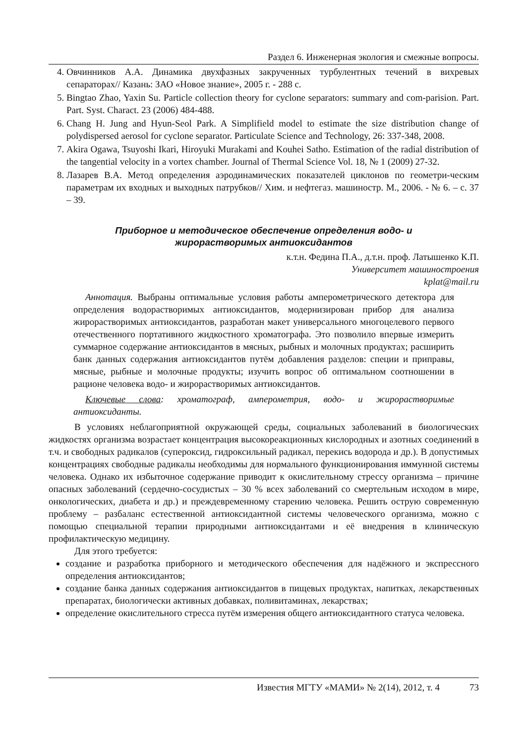Раздел 6. Инженерная экология и смежные вопросы.
4. Овчинников А.А. Динамика двухфазных закрученных турбулентных течений в вихревых сепараторах// Казань: ЗАО «Новое знание», 2005 г. - 288 с.
5. Bingtao Zhao, Yaxin Su. Particle collection theory for cyclone separators: summary and com-parision. Part. Part. Syst. Charact. 23 (2006) 484-488.
6. Chang H. Jung and Hyun-Seol Park. A Simplifield model to estimate the size distribution change of polydispersed aerosol for cyclone separator. Particulate Science and Technology, 26: 337-348, 2008.
7. Akira Ogawa, Tsuyoshi Ikari, Hiroyuki Murakami and Kouhei Satho. Estimation of the radial distribution of the tangential velocity in a vortex chamber. Journal of Thermal Science Vol. 18, № 1 (2009) 27-32.
8. Лазарев В.А. Метод определения аэродинамических показателей циклонов по геометри-ческим параметрам их входных и выходных патрубков// Хим. и нефтегаз. машиностр. М., 2006. - № 6. – с. 37 – 39.
Приборное и методическое обеспечение определения водо- и
жирорастворимых антиоксидантов
к.т.н. Федина П.А., д.т.н. проф. Латышенко К.П.
Университет машиностроения
kplat@mail.ru
Аннотация. Выбраны оптимальные условия работы амперометрического детектора для определения водорастворимых антиоксидантов, модернизирован прибор для анализа жирорастворимых антиоксидантов, разработан макет универсального многоцелевого первого отечественного портативного жидкостного хроматографа. Это позволило впервые измерить суммарное содержание антиоксидантов в мясных, рыбных и молочных продуктах; расширить банк данных содержания антиоксидантов путём добавления разделов: специи и приправы, мясные, рыбные и молочные продукты; изучить вопрос об оптимальном соотношении в рационе человека водо- и жирорастворимых антиоксидантов.
Ключевые слова: хроматограф, амперометрия, водо- и жирорастворимые антиоксиданты.
В условиях неблагоприятной окружающей среды, социальных заболеваний в биологических жидкостях организма возрастает концентрация высокореакционных кислородных и азотных соединений в т.ч. и свободных радикалов (супероксид, гидроксильный радикал, перекись водорода и др.). В допустимых концентрациях свободные радикалы необходимы для нормального функционирования иммунной системы человека. Однако их избыточное содержание приводит к окислительному стрессу организма – причине опасных заболеваний (сердечно-сосудистых – 30 % всех заболеваний со смертельным исходом в мире, онкологических, диабета и др.) и преждевременному старению человека. Решить острую современную проблему – разбаланс естественной антиоксидантной системы человеческого организма, можно с помощью специальной терапии природными антиоксидантами и её внедрения в клиническую профилактическую медицину.
Для этого требуется:
создание и разработка приборного и методического обеспечения для надёжного и экспрессного определения антиоксидантов;
создание банка данных содержания антиоксидантов в пищевых продуктах, напитках, лекарственных препаратах, биологически активных добавках, поливитаминах, лекарствах;
определение окислительного стресса путём измерения общего антиоксидантного статуса человека.
Известия МГТУ «МАМИ» № 2(14), 2012, т. 4 73